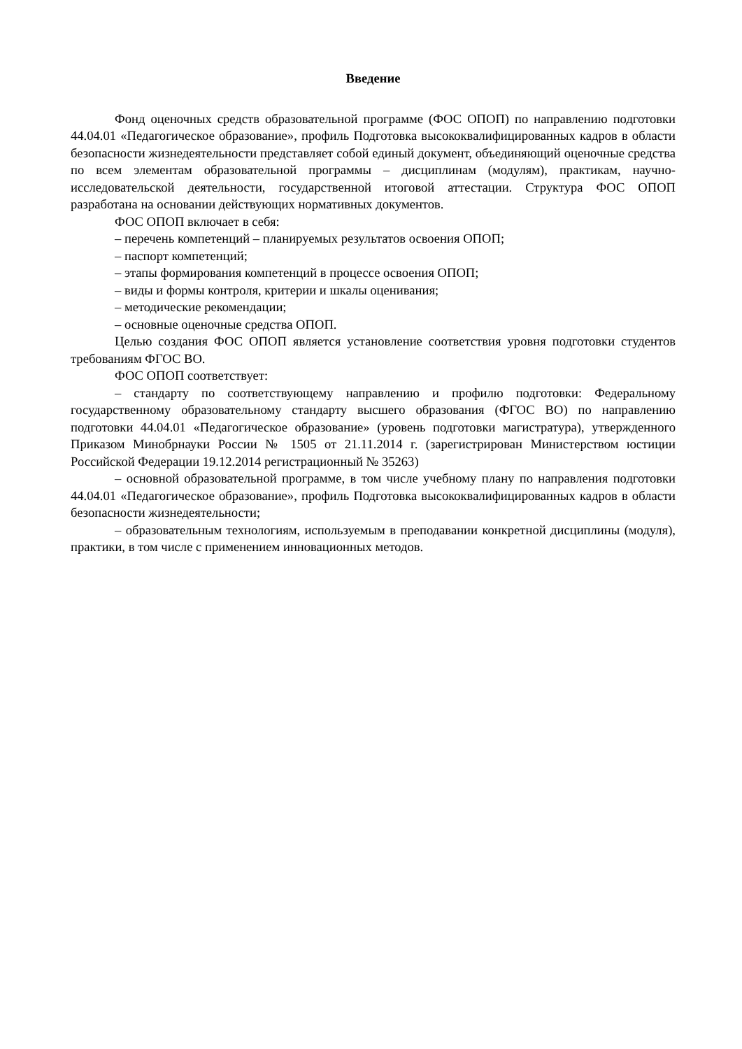Введение
Фонд оценочных средств образовательной программе (ФОС ОПОП) по направлению подготовки 44.04.01 «Педагогическое образование», профиль Подготовка высококвалифицированных кадров в области безопасности жизнедеятельности представляет собой единый документ, объединяющий оценочные средства по всем элементам образовательной программы – дисциплинам (модулям), практикам, научно-исследовательской деятельности, государственной итоговой аттестации. Структура ФОС ОПОП разработана на основании действующих нормативных документов.
ФОС ОПОП включает в себя:
– перечень компетенций – планируемых результатов освоения ОПОП;
– паспорт компетенций;
– этапы формирования компетенций в процессе освоения ОПОП;
– виды и формы контроля, критерии и шкалы оценивания;
– методические рекомендации;
– основные оценочные средства ОПОП.
Целью создания ФОС ОПОП является установление соответствия уровня подготовки студентов требованиям ФГОС ВО.
ФОС ОПОП соответствует:
– стандарту по соответствующему направлению и профилю подготовки: Федеральному государственному образовательному стандарту высшего образования (ФГОС ВО) по направлению подготовки 44.04.01 «Педагогическое образование» (уровень подготовки магистратура), утвержденного Приказом Минобрнауки России № 1505 от 21.11.2014 г. (зарегистрирован Министерством юстиции Российской Федерации 19.12.2014 регистрационный № 35263)
– основной образовательной программе, в том числе учебному плану по направления подготовки 44.04.01 «Педагогическое образование», профиль Подготовка высококвалифицированных кадров в области безопасности жизнедеятельности;
– образовательным технологиям, используемым в преподавании конкретной дисциплины (модуля), практики, в том числе с применением инновационных методов.